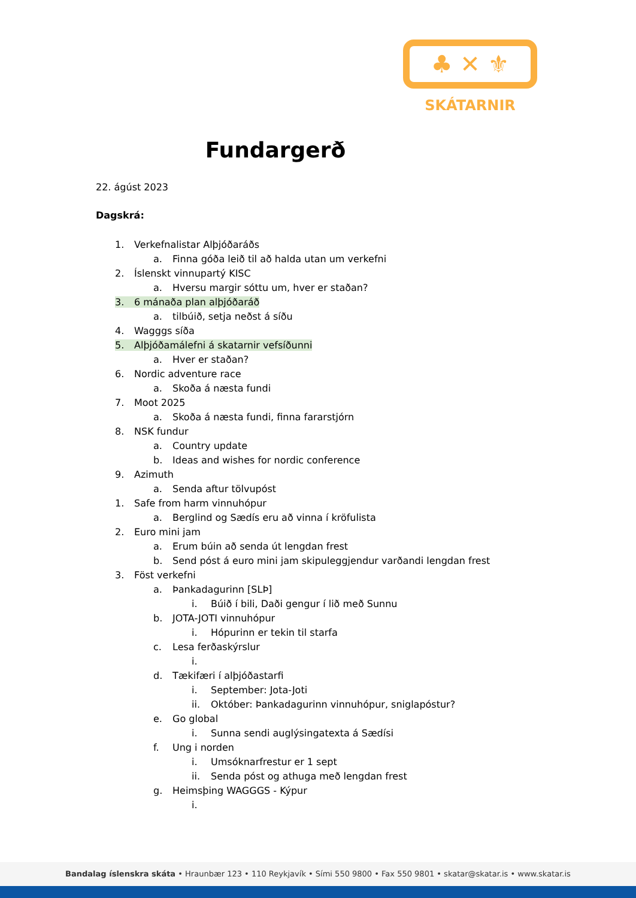♣ ✕ ⚜
SKÁTARNIR
Fundargerð
22. ágúst 2023
Dagskrá:
1. Verkefnalistar Alþjóðaráðs
a. Finna góða leið til að halda utan um verkefni
2. Íslenskt vinnupartý KISC
a. Hversu margir sóttu um, hver er staðan?
3. 6 mánaða plan alþjóðaráð
a. tilbúið, setja neðst á síðu
4. Wagggs síða
5. Alþjóðamálefni á skatarnir vefsíðunni
a. Hver er staðan?
6. Nordic adventure race
a. Skoða á næsta fundi
7. Moot 2025
a. Skoða á næsta fundi, finna fararstjórn
8. NSK fundur
a. Country update
b. Ideas and wishes for nordic conference
9. Azimuth
a. Senda aftur tölvupóst
1. Safe from harm vinnuhópur
a. Berglind og Sædís eru að vinna í kröfulista
2. Euro mini jam
a. Erum búin að senda út lengdan frest
b. Send póst á euro mini jam skipuleggjendur varðandi lengdan frest
3. Föst verkefni
a. Þankadagurinn [SLÞ]
i. Búið í bili, Daði gengur í lið með Sunnu
b. JOTA-JOTI vinnuhópur
i. Hópurinn er tekin til starfa
c. Lesa ferðaskýrslur
i.
d. Tækifæri í alþjóðastarfi
i. September: Jota-Joti
ii. Október: Þankadagurinn vinnuhópur, sniglapóstur?
e. Go global
i. Sunna sendi auglýsingatexta á Sædísi
f. Ung i norden
i. Umsóknarfrestur er 1 sept
ii. Senda póst og athuga með lengdan frest
g. Heimsþing WAGGGS - Kýpur
i.
Bandalag íslenskra skáta • Hraunbær 123 • 110 Reykjavík • Sími 550 9800 • Fax 550 9801 • skatar@skatar.is • www.skatar.is